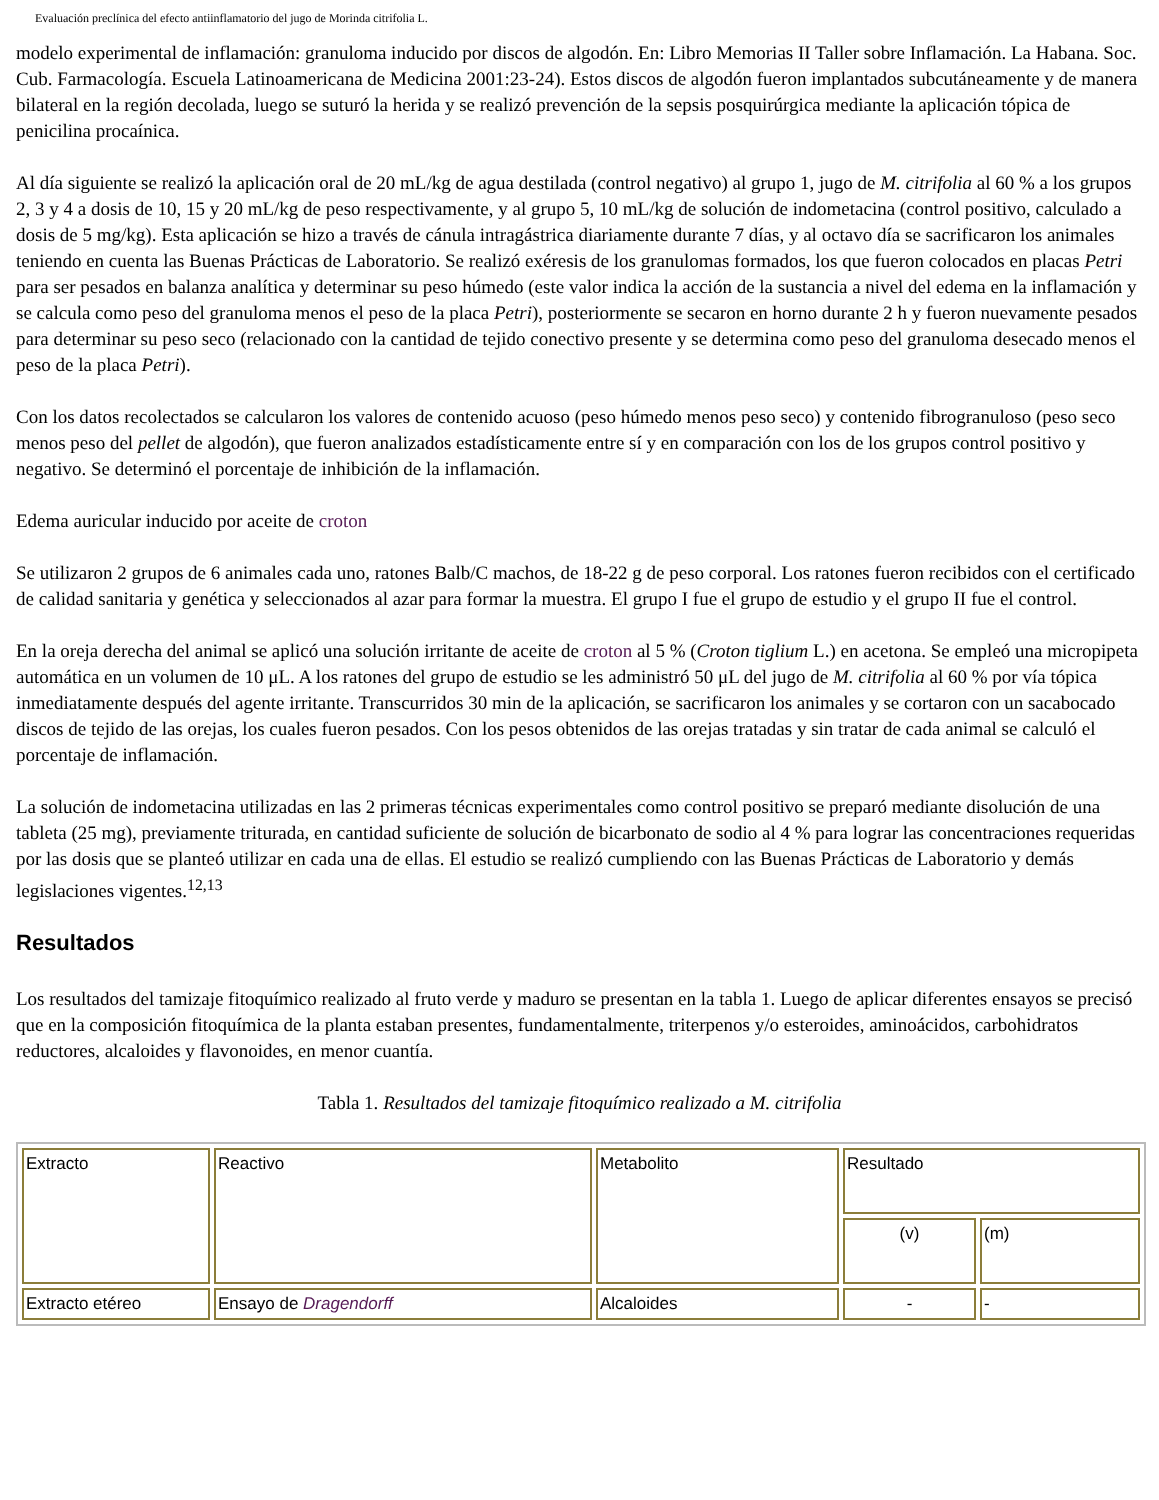Evaluación preclínica del efecto antiinflamatorio del jugo de Morinda citrifolia L.
modelo experimental de inflamación: granuloma inducido por discos de algodón. En: Libro Memorias II Taller sobre Inflamación. La Habana. Soc. Cub. Farmacología. Escuela Latinoamericana de Medicina 2001:23-24). Estos discos de algodón fueron implantados subcutáneamente y de manera bilateral en la región decolada, luego se suturó la herida y se realizó prevención de la sepsis posquirúrgica mediante la aplicación tópica de penicilina procaínica.
Al día siguiente se realizó la aplicación oral de 20 mL/kg de agua destilada (control negativo) al grupo 1, jugo de M. citrifolia al 60 % a los grupos 2, 3 y 4 a dosis de 10, 15 y 20 mL/kg de peso respectivamente, y al grupo 5, 10 mL/kg de solución de indometacina (control positivo, calculado a dosis de 5 mg/kg). Esta aplicación se hizo a través de cánula intragástrica diariamente durante 7 días, y al octavo día se sacrificaron los animales teniendo en cuenta las Buenas Prácticas de Laboratorio. Se realizó exéresis de los granulomas formados, los que fueron colocados en placas Petri para ser pesados en balanza analítica y determinar su peso húmedo (este valor indica la acción de la sustancia a nivel del edema en la inflamación y se calcula como peso del granuloma menos el peso de la placa Petri), posteriormente se secaron en horno durante 2 h y fueron nuevamente pesados para determinar su peso seco (relacionado con la cantidad de tejido conectivo presente y se determina como peso del granuloma desecado menos el peso de la placa Petri).
Con los datos recolectados se calcularon los valores de contenido acuoso (peso húmedo menos peso seco) y contenido fibrogranuloso (peso seco menos peso del pellet de algodón), que fueron analizados estadísticamente entre sí y en comparación con los de los grupos control positivo y negativo. Se determinó el porcentaje de inhibición de la inflamación.
Edema auricular inducido por aceite de croton
Se utilizaron 2 grupos de 6 animales cada uno, ratones Balb/C machos, de 18-22 g de peso corporal. Los ratones fueron recibidos con el certificado de calidad sanitaria y genética y seleccionados al azar para formar la muestra. El grupo I fue el grupo de estudio y el grupo II fue el control.
En la oreja derecha del animal se aplicó una solución irritante de aceite de croton al 5 % (Croton tiglium L.) en acetona. Se empleó una micropipeta automática en un volumen de 10 μL. A los ratones del grupo de estudio se les administró 50 μL del jugo de M. citrifolia al 60 % por vía tópica inmediatamente después del agente irritante. Transcurridos 30 min de la aplicación, se sacrificaron los animales y se cortaron con un sacabocado discos de tejido de las orejas, los cuales fueron pesados. Con los pesos obtenidos de las orejas tratadas y sin tratar de cada animal se calculó el porcentaje de inflamación.
La solución de indometacina utilizadas en las 2 primeras técnicas experimentales como control positivo se preparó mediante disolución de una tableta (25 mg), previamente triturada, en cantidad suficiente de solución de bicarbonato de sodio al 4 % para lograr las concentraciones requeridas por las dosis que se planteó utilizar en cada una de ellas. El estudio se realizó cumpliendo con las Buenas Prácticas de Laboratorio y demás legislaciones vigentes.<sup>12,13</sup>
Resultados
Los resultados del tamizaje fitoquímico realizado al fruto verde y maduro se presentan en la tabla 1. Luego de aplicar diferentes ensayos se precisó que en la composición fitoquímica de la planta estaban presentes, fundamentalmente, triterpenos y/o esteroides, aminoácidos, carbohidratos reductores, alcaloides y flavonoides, en menor cuantía.
Tabla 1. Resultados del tamizaje fitoquímico realizado a M. citrifolia
| Extracto | Reactivo | Metabolito | Resultado | |
| | | | (v) | (m) |
| Extracto etéreo | Ensayo de Dragendorff | Alcaloides | - | - |